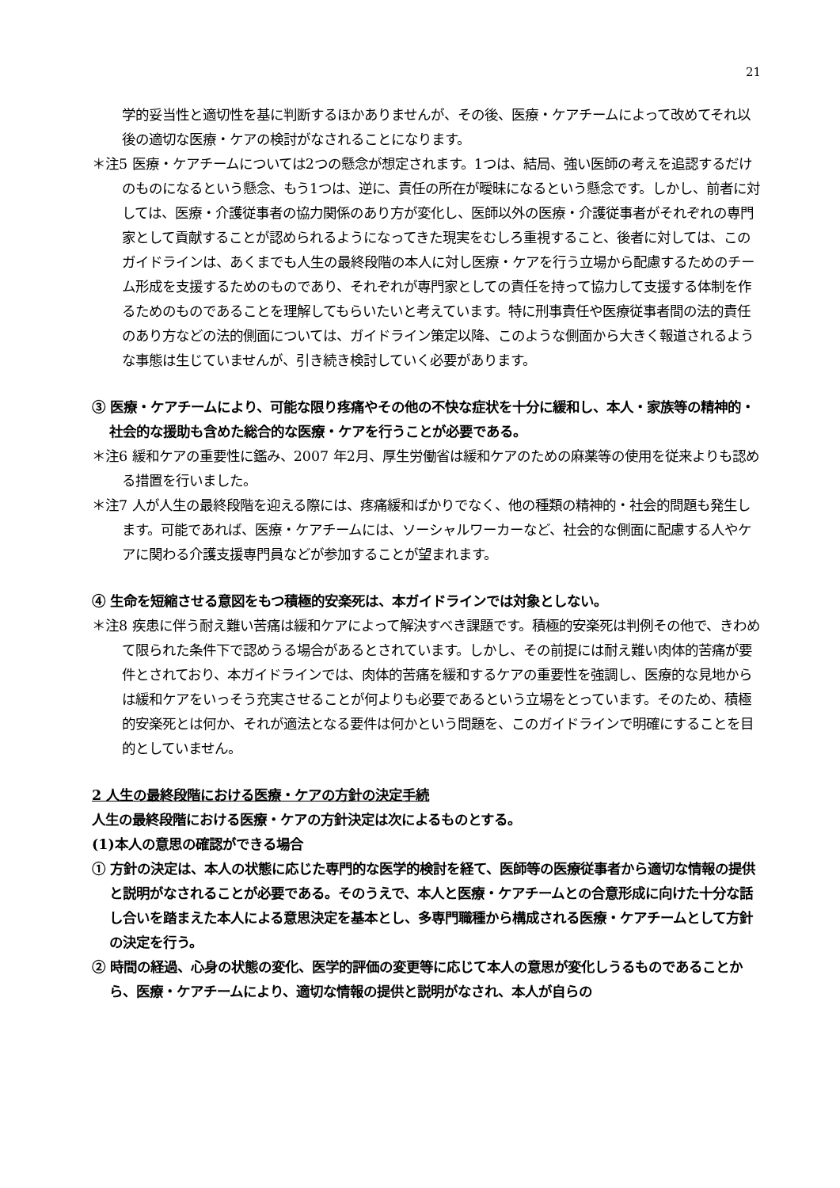21
学的妥当性と適切性を基に判断するほかありませんが、その後、医療・ケアチームによって改めてそれ以後の適切な医療・ケアの検討がなされることになります。
＊注5 医療・ケアチームについては2つの懸念が想定されます。1つは、結局、強い医師の考えを追認するだけのものになるという懸念、もう1つは、逆に、責任の所在が曖昧になるという懸念です。しかし、前者に対しては、医療・介護従事者の協力関係のあり方が変化し、医師以外の医療・介護従事者がそれぞれの専門家として貢献することが認められるようになってきた現実をむしろ重視すること、後者に対しては、このガイドラインは、あくまでも人生の最終段階の本人に対し医療・ケアを行う立場から配慮するためのチーム形成を支援するためのものであり、それぞれが専門家としての責任を持って協力して支援する体制を作るためのものであることを理解してもらいたいと考えています。特に刑事責任や医療従事者間の法的責任のあり方などの法的側面については、ガイドライン策定以降、このような側面から大きく報道されるような事態は生じていませんが、引き続き検討していく必要があります。
③ 医療・ケアチームにより、可能な限り疼痛やその他の不快な症状を十分に緩和し、本人・家族等の精神的・社会的な援助も含めた総合的な医療・ケアを行うことが必要である。
＊注6 緩和ケアの重要性に鑑み、2007 年2月、厚生労働省は緩和ケアのための麻薬等の使用を従来よりも認める措置を行いました。
＊注7 人が人生の最終段階を迎える際には、疼痛緩和ばかりでなく、他の種類の精神的・社会的問題も発生します。可能であれば、医療・ケアチームには、ソーシャルワーカーなど、社会的な側面に配慮する人やケアに関わる介護支援専門員などが参加することが望まれます。
④ 生命を短縮させる意図をもつ積極的安楽死は、本ガイドラインでは対象としない。
＊注8 疾患に伴う耐え難い苦痛は緩和ケアによって解決すべき課題です。積極的安楽死は判例その他で、きわめて限られた条件下で認めうる場合があるとされています。しかし、その前提には耐え難い肉体的苦痛が要件とされており、本ガイドラインでは、肉体的苦痛を緩和するケアの重要性を強調し、医療的な見地からは緩和ケアをいっそう充実させることが何よりも必要であるという立場をとっています。そのため、積極的安楽死とは何か、それが適法となる要件は何かという問題を、このガイドラインで明確にすることを目的としていません。
2 人生の最終段階における医療・ケアの方針の決定手続
人生の最終段階における医療・ケアの方針決定は次によるものとする。
(1)本人の意思の確認ができる場合
① 方針の決定は、本人の状態に応じた専門的な医学的検討を経て、医師等の医療従事者から適切な情報の提供と説明がなされることが必要である。そのうえで、本人と医療・ケアチームとの合意形成に向けた十分な話し合いを踏まえた本人による意思決定を基本とし、多専門職種から構成される医療・ケアチームとして方針の決定を行う。
② 時間の経過、心身の状態の変化、医学的評価の変更等に応じて本人の意思が変化しうるものであることから、医療・ケアチームにより、適切な情報の提供と説明がなされ、本人が自らの